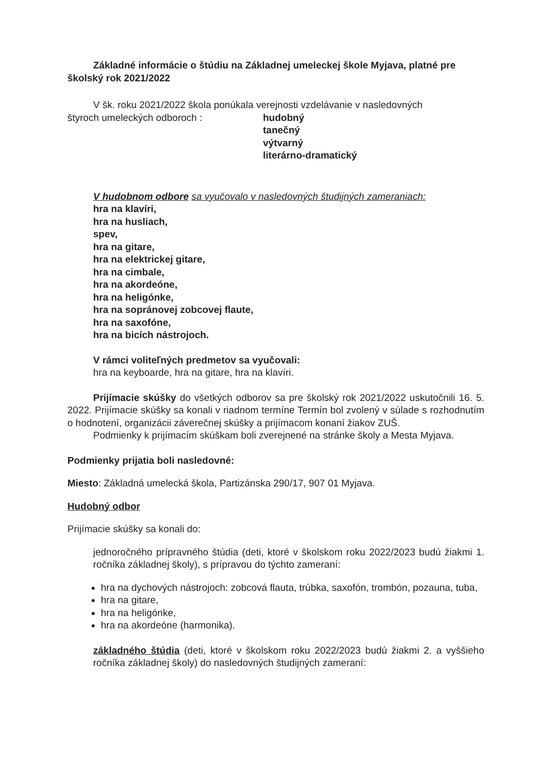Základné informácie o štúdiu na Základnej umeleckej škole Myjava, platné pre školský rok 2021/2022
V šk. roku 2021/2022 škola ponúkala verejnosti vzdelávanie v nasledovných
štyroch umeleckých odboroch : hudobný
tanečný
výtvarný
literárno-dramatický
V hudobnom odbore sa vyučovalo v nasledovných študijných zameraniach:
hra na klavíri,
hra na husliach,
spev,
hra na gitare,
hra na elektrickej gitare,
hra na cimbale,
hra na akordeóne,
hra na heligónke,
hra na sopránovej zobcovej flaute,
hra na saxofóne,
hra na bicích nástrojoch.
V rámci voliteľných predmetov sa vyučovali:
hra na keyboarde, hra na gitare, hra na klavíri.
Prijímacie skúšky do všetkých odborov sa pre školský rok 2021/2022 uskutočnili 16. 5. 2022. Prijímacie skúšky sa konali v riadnom termíne Termín bol zvolený v súlade s rozhodnutím o hodnotení, organizácii záverečnej skúšky a prijímacom konaní žiakov ZUŠ.
Podmienky k prijímacím skúškam boli zverejnené na stránke školy a Mesta Myjava.
Podmienky prijatia boli nasledovné:
Miesto: Základná umelecká škola, Partizánska 290/17, 907 01 Myjava.
Hudobný odbor
Prijímacie skúšky sa konali do:
jednoročného prípravného štúdia (deti, ktoré v školskom roku 2022/2023 budú žiakmi 1. ročníka základnej školy), s prípravou do týchto zameraní:
hra na dychových nástrojoch: zobcová flauta, trúbka, saxofón, trombón, pozauna, tuba,
hra na gitare,
hra na heligónke,
hra na akordeóne (harmonika).
základného štúdia (deti, ktoré v školskom roku 2022/2023 budú žiakmi 2. a vyššieho ročníka základnej školy) do nasledovných študijných zameraní: